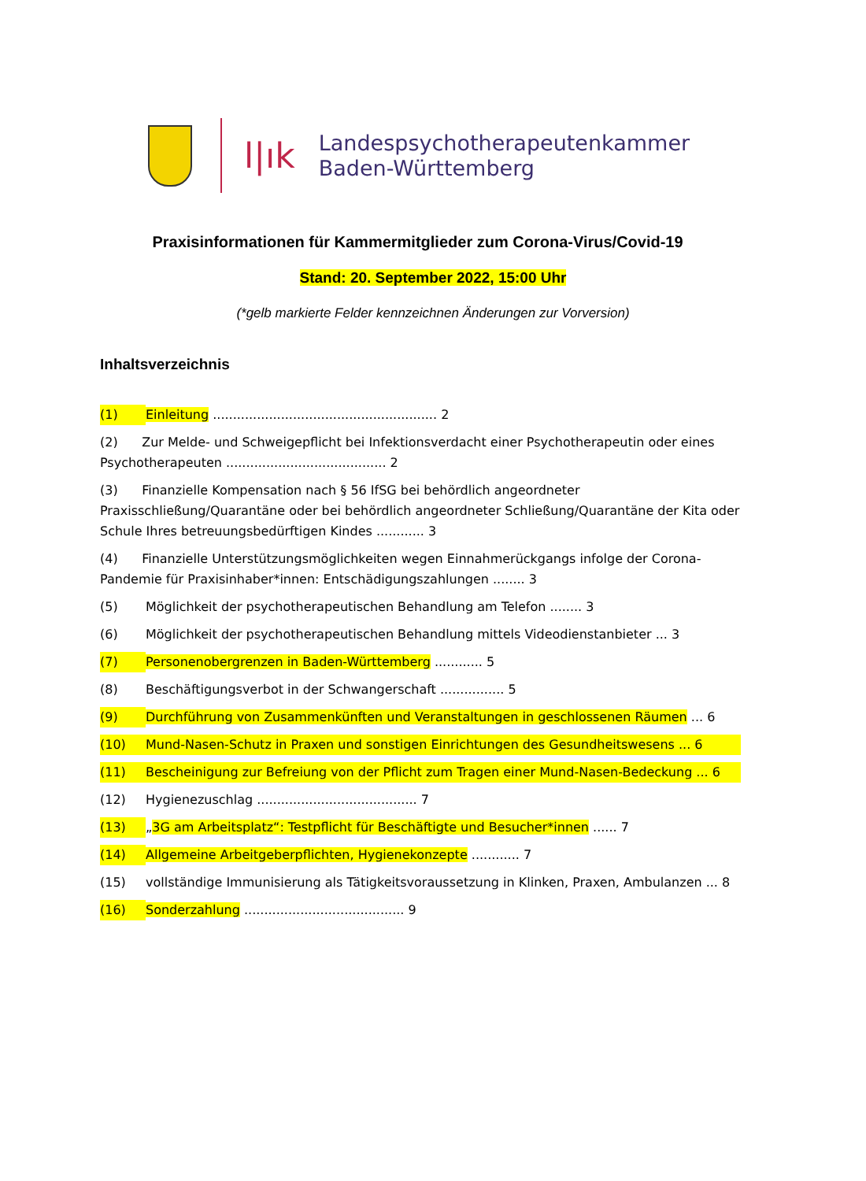l|ık
Landespsychotherapeutenkammer
Baden-Württemberg
Praxisinformationen für Kammermitglieder zum Corona-Virus/Covid-19
Stand: 20. September 2022, 15:00 Uhr
(*gelb markierte Felder kennzeichnen Änderungen zur Vorversion)
Inhaltsverzeichnis
(1) Einleitung ........................................................ 2
(2) Zur Melde- und Schweigepflicht bei Infektionsverdacht einer Psychotherapeutin oder eines Psychotherapeuten ........................................ 2
(3) Finanzielle Kompensation nach § 56 IfSG bei behördlich angeordneter Praxisschließung/Quarantäne oder bei behördlich angeordneter Schließung/Quarantäne der Kita oder Schule Ihres betreuungsbedürftigen Kindes ............ 3
(4) Finanzielle Unterstützungsmöglichkeiten wegen Einnahmerückgangs infolge der Corona-Pandemie für Praxisinhaber*innen: Entschädigungszahlungen ........ 3
(5) Möglichkeit der psychotherapeutischen Behandlung am Telefon ........ 3
(6) Möglichkeit der psychotherapeutischen Behandlung mittels Videodienstanbieter ... 3
(7) Personenobergrenzen in Baden-Württemberg ............ 5
(8) Beschäftigungsverbot in der Schwangerschaft ................ 5
(9) Durchführung von Zusammenkünften und Veranstaltungen in geschlossenen Räumen ... 6
(10) Mund-Nasen-Schutz in Praxen und sonstigen Einrichtungen des Gesundheitswesens ... 6
(11) Bescheinigung zur Befreiung von der Pflicht zum Tragen einer Mund-Nasen-Bedeckung ... 6
(12) Hygienezuschlag ........................................ 7
(13) „3G am Arbeitsplatz“: Testpflicht für Beschäftigte und Besucher*innen ...... 7
(14) Allgemeine Arbeitgeberpflichten, Hygienekonzepte ............ 7
(15) vollständige Immunisierung als Tätigkeitsvoraussetzung in Klinken, Praxen, Ambulanzen ... 8
(16) Sonderzahlung ........................................ 9